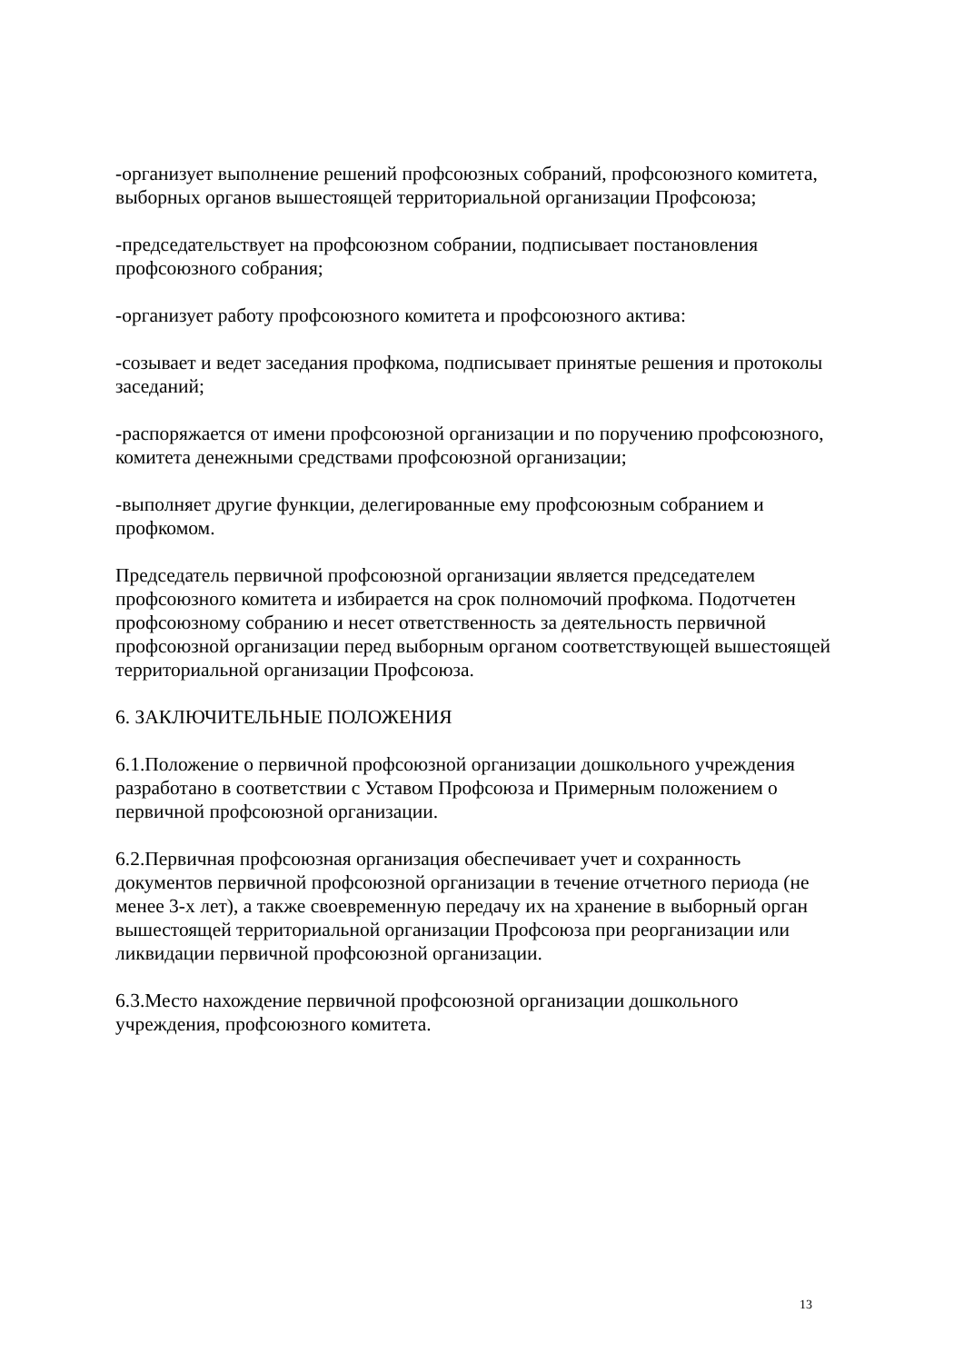-организует выполнение решений профсоюзных собраний, профсоюзного комитета, выборных органов вышестоящей территориальной организации Профсоюза;
-председательствует на профсоюзном собрании, подписывает постановления профсоюзного собрания;
-организует работу профсоюзного комитета и профсоюзного актива:
-созывает и ведет заседания профкома, подписывает принятые решения и протоколы заседаний;
-распоряжается от имени профсоюзной организации и по поручению профсоюзного, комитета денежными средствами профсоюзной организации;
-выполняет другие функции, делегированные ему профсоюзным собранием и профкомом.
Председатель первичной профсоюзной организации является председателем профсоюзного комитета и избирается на срок полномочий профкома. Подотчетен профсоюзному собранию и несет ответственность за деятельность первичной профсоюзной организации перед выборным органом соответствующей вышестоящей территориальной организации Профсоюза.
6. ЗАКЛЮЧИТЕЛЬНЫЕ ПОЛОЖЕНИЯ
6.1.Положение о первичной профсоюзной организации дошкольного учреждения разработано в соответствии с Уставом Профсоюза и Примерным положением о первичной профсоюзной организации.
6.2.Первичная профсоюзная организация обеспечивает учет и сохранность документов первичной профсоюзной организации в течение отчетного периода (не менее 3-х лет), а также своевременную передачу их на хранение в выборный орган вышестоящей территориальной организации Профсоюза при реорганизации или ликвидации первичной профсоюзной организации.
6.3.Место нахождение первичной профсоюзной организации дошкольного учреждения, профсоюзного комитета.
13